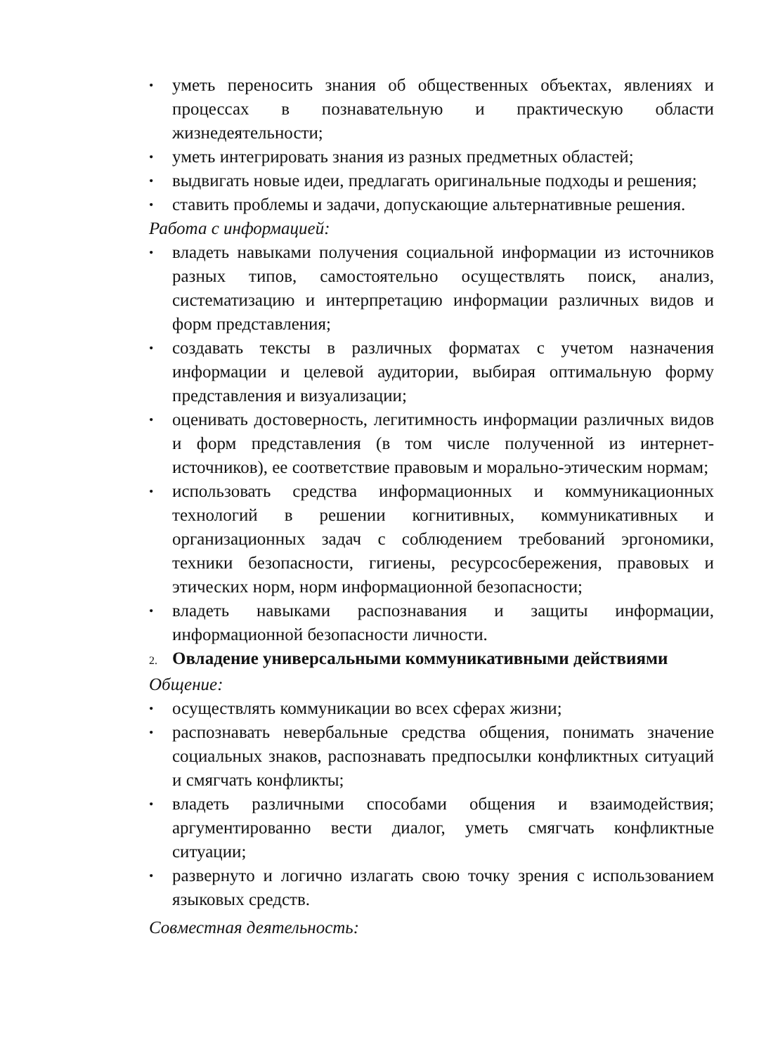• уметь переносить знания об общественных объектах, явлениях и процессах в познавательную и практическую области жизнедеятельности;
• уметь интегрировать знания из разных предметных областей;
• выдвигать новые идеи, предлагать оригинальные подходы и решения;
• ставить проблемы и задачи, допускающие альтернативные решения.
Работа с информацией:
• владеть навыками получения социальной информации из источников разных типов, самостоятельно осуществлять поиск, анализ, систематизацию и интерпретацию информации различных видов и форм представления;
• создавать тексты в различных форматах с учетом назначения информации и целевой аудитории, выбирая оптимальную форму представления и визуализации;
• оценивать достоверность, легитимность информации различных видов и форм представления (в том числе полученной из интернет-источников), ее соответствие правовым и морально-этическим нормам;
• использовать средства информационных и коммуникационных технологий в решении когнитивных, коммуникативных и организационных задач с соблюдением требований эргономики, техники безопасности, гигиены, ресурсосбережения, правовых и этических норм, норм информационной безопасности;
• владеть навыками распознавания и защиты информации, информационной безопасности личности.
2. Овладение универсальными коммуникативными действиями
Общение:
• осуществлять коммуникации во всех сферах жизни;
• распознавать невербальные средства общения, понимать значение социальных знаков, распознавать предпосылки конфликтных ситуаций и смягчать конфликты;
• владеть различными способами общения и взаимодействия; аргументированно вести диалог, уметь смягчать конфликтные ситуации;
• развернуто и логично излагать свою точку зрения с использованием языковых средств.
Совместная деятельность: